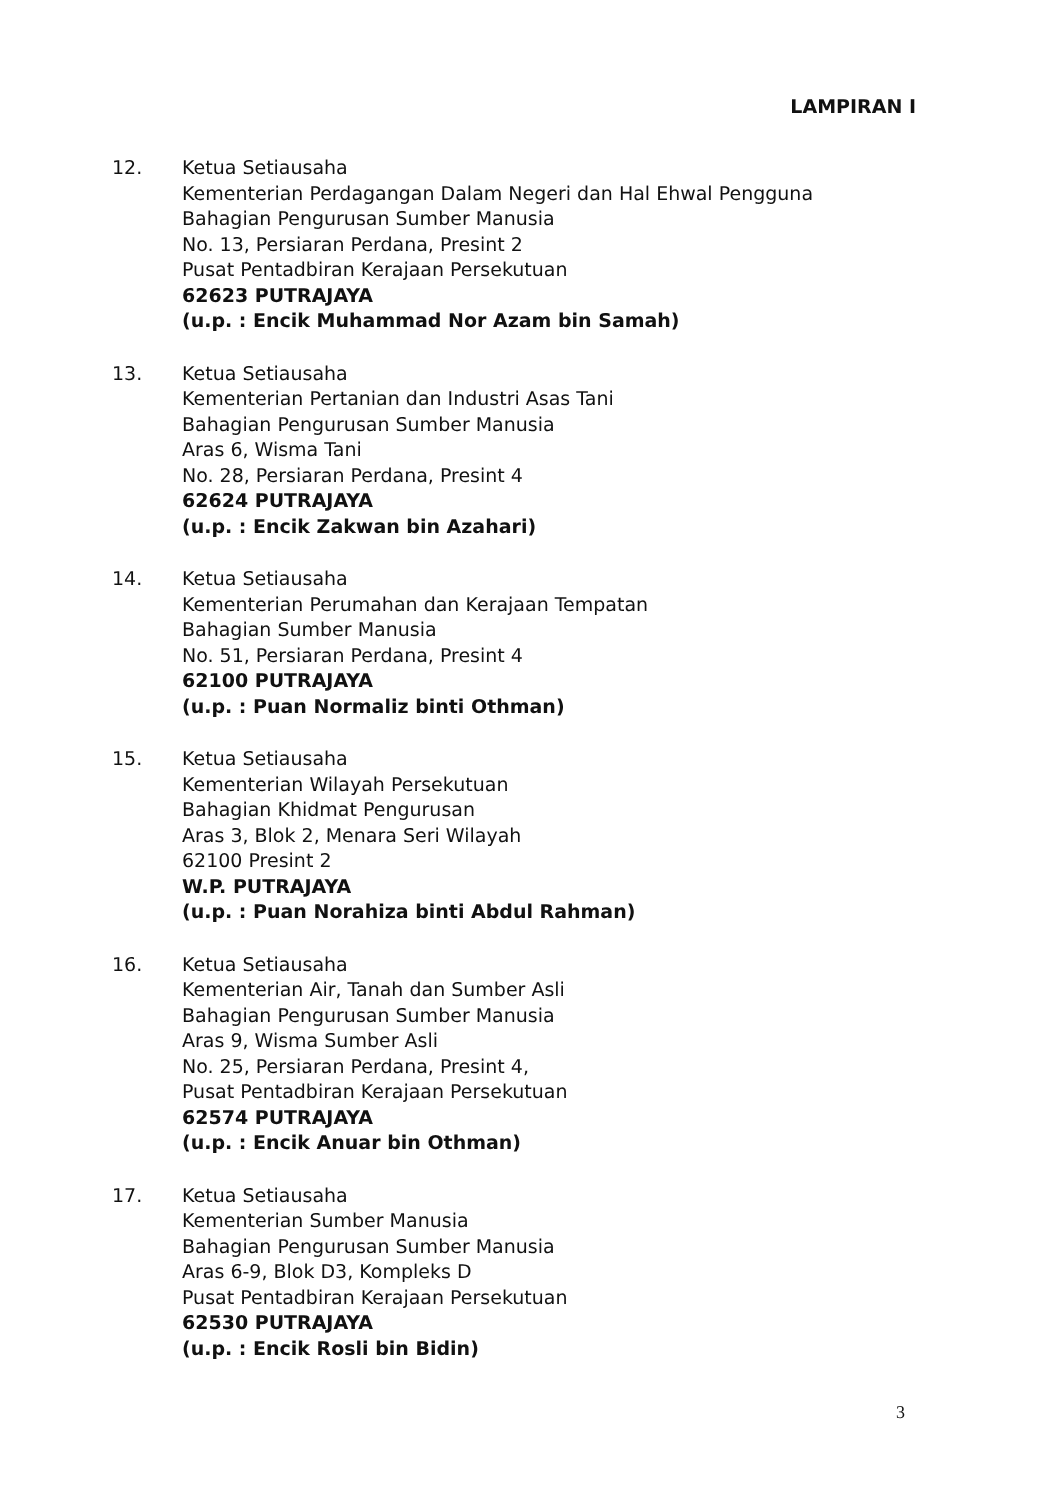LAMPIRAN I
12. Ketua Setiausaha
Kementerian Perdagangan Dalam Negeri dan Hal Ehwal Pengguna
Bahagian Pengurusan Sumber Manusia
No. 13, Persiaran Perdana, Presint 2
Pusat Pentadbiran Kerajaan Persekutuan
62623 PUTRAJAYA
(u.p. : Encik Muhammad Nor Azam bin Samah)
13. Ketua Setiausaha
Kementerian Pertanian dan Industri Asas Tani
Bahagian Pengurusan Sumber Manusia
Aras 6, Wisma Tani
No. 28, Persiaran Perdana, Presint 4
62624 PUTRAJAYA
(u.p. : Encik Zakwan bin Azahari)
14. Ketua Setiausaha
Kementerian Perumahan dan Kerajaan Tempatan
Bahagian Sumber Manusia
No. 51, Persiaran Perdana, Presint 4
62100 PUTRAJAYA
(u.p. : Puan Normaliz binti Othman)
15. Ketua Setiausaha
Kementerian Wilayah Persekutuan
Bahagian Khidmat Pengurusan
Aras 3, Blok 2, Menara Seri Wilayah
62100 Presint 2
W.P. PUTRAJAYA
(u.p. : Puan Norahiza binti Abdul Rahman)
16. Ketua Setiausaha
Kementerian Air, Tanah dan Sumber Asli
Bahagian Pengurusan Sumber Manusia
Aras 9, Wisma Sumber Asli
No. 25, Persiaran Perdana, Presint 4,
Pusat Pentadbiran Kerajaan Persekutuan
62574 PUTRAJAYA
(u.p. : Encik Anuar bin Othman)
17. Ketua Setiausaha
Kementerian Sumber Manusia
Bahagian Pengurusan Sumber Manusia
Aras 6-9, Blok D3, Kompleks D
Pusat Pentadbiran Kerajaan Persekutuan
62530 PUTRAJAYA
(u.p. : Encik Rosli bin Bidin)
3